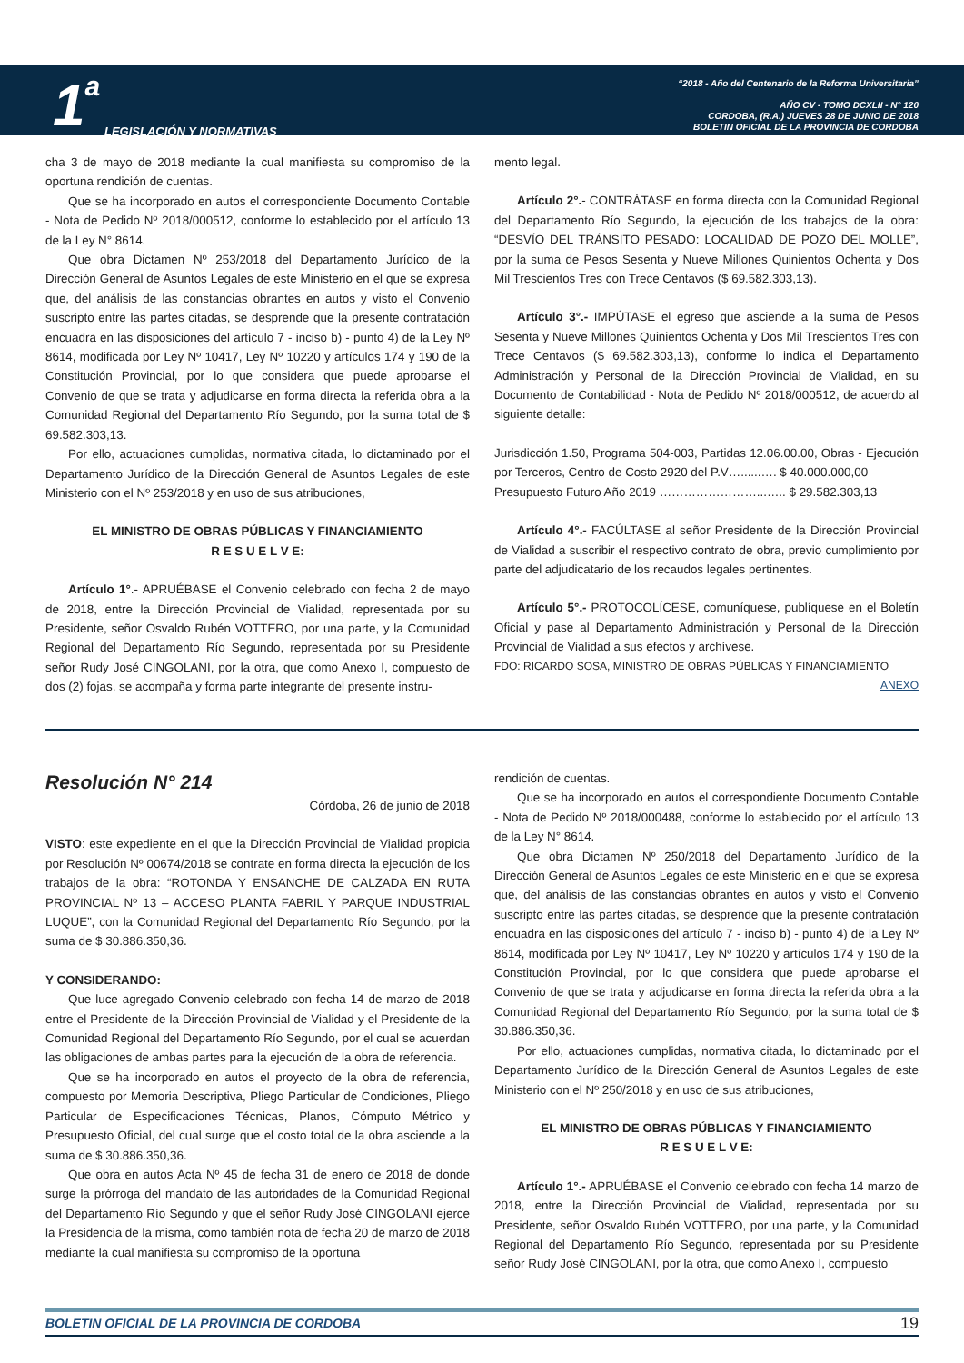1 a
LEGISLACIÓN Y NORMATIVAS
“2018 - Año del Centenario de la Reforma Universitaria”
AÑO CV - TOMO DCXLII - N° 120
CORDOBA, (R.A.) JUEVES 28 DE JUNIO DE 2018
BOLETIN OFICIAL DE LA PROVINCIA DE CORDOBA
cha 3 de mayo de 2018 mediante la cual manifiesta su compromiso de la oportuna rendición de cuentas.
Que se ha incorporado en autos el correspondiente Documento Contable - Nota de Pedido Nº 2018/000512, conforme lo establecido por el artículo 13 de la Ley N° 8614.
Que obra Dictamen Nº 253/2018 del Departamento Jurídico de la Dirección General de Asuntos Legales de este Ministerio en el que se expresa que, del análisis de las constancias obrantes en autos y visto el Convenio suscripto entre las partes citadas, se desprende que la presente contratación encuadra en las disposiciones del artículo 7 - inciso b) - punto 4) de la Ley Nº 8614, modificada por Ley Nº 10417, Ley Nº 10220 y artículos 174 y 190 de la Constitución Provincial, por lo que considera que puede aprobarse el Convenio de que se trata y adjudicarse en forma directa la referida obra a la Comunidad Regional del Departamento Río Segundo, por la suma total de $ 69.582.303,13.
Por ello, actuaciones cumplidas, normativa citada, lo dictaminado por el Departamento Jurídico de la Dirección General de Asuntos Legales de este Ministerio con el Nº 253/2018 y en uso de sus atribuciones,
EL MINISTRO DE OBRAS PÚBLICAS Y FINANCIAMIENTO
R E S U E L V E:
Artículo 1°.- APRUÉBASE el Convenio celebrado con fecha 2 de mayo de 2018, entre la Dirección Provincial de Vialidad, representada por su Presidente, señor Osvaldo Rubén VOTTERO, por una parte, y la Comunidad Regional del Departamento Río Segundo, representada por su Presidente señor Rudy José CINGOLANI, por la otra, que como Anexo I, compuesto de dos (2) fojas, se acompaña y forma parte integrante del presente instru-
mento legal.
Artículo 2°.- CONTRÁTASE en forma directa con la Comunidad Regional del Departamento Río Segundo, la ejecución de los trabajos de la obra: “DESVÍO DEL TRÁNSITO PESADO: LOCALIDAD DE POZO DEL MOLLE”, por la suma de Pesos Sesenta y Nueve Millones Quinientos Ochenta y Dos Mil Trescientos Tres con Trece Centavos ($ 69.582.303,13).
Artículo 3°.- IMPÚTASE el egreso que asciende a la suma de Pesos Sesenta y Nueve Millones Quinientos Ochenta y Dos Mil Trescientos Tres con Trece Centavos ($ 69.582.303,13), conforme lo indica el Departamento Administración y Personal de la Dirección Provincial de Vialidad, en su Documento de Contabilidad - Nota de Pedido Nº 2018/000512, de acuerdo al siguiente detalle:
Jurisdicción 1.50, Programa 504-003, Partidas 12.06.00.00, Obras - Ejecución por Terceros, Centro de Costo 2920 del P.V…......…. $ 40.000.000,00
Presupuesto Futuro Año 2019 ……………………...….. $ 29.582.303,13
Artículo 4°.- FACÚLTASE al señor Presidente de la Dirección Provincial de Vialidad a suscribir el respectivo contrato de obra, previo cumplimiento por parte del adjudicatario de los recaudos legales pertinentes.
Artículo 5°.- PROTOCOLÍCESE, comuníquese, publíquese en el Boletín Oficial y pase al Departamento Administración y Personal de la Dirección Provincial de Vialidad a sus efectos y archívese.
FDO: RICARDO SOSA, MINISTRO DE OBRAS PÚBLICAS Y FINANCIAMIENTO
ANEXO
Resolución N° 214
Córdoba, 26 de junio de 2018
VISTO: este expediente en el que la Dirección Provincial de Vialidad propicia por Resolución Nº 00674/2018 se contrate en forma directa la ejecución de los trabajos de la obra: “ROTONDA Y ENSANCHE DE CALZADA EN RUTA PROVINCIAL Nº 13 – ACCESO PLANTA FABRIL Y PARQUE INDUSTRIAL LUQUE”, con la Comunidad Regional del Departamento Río Segundo, por la suma de $ 30.886.350,36.
Y CONSIDERANDO:
Que luce agregado Convenio celebrado con fecha 14 de marzo de 2018 entre el Presidente de la Dirección Provincial de Vialidad y el Presidente de la Comunidad Regional del Departamento Río Segundo, por el cual se acuerdan las obligaciones de ambas partes para la ejecución de la obra de referencia.
Que se ha incorporado en autos el proyecto de la obra de referencia, compuesto por Memoria Descriptiva, Pliego Particular de Condiciones, Pliego Particular de Especificaciones Técnicas, Planos, Cómputo Métrico y Presupuesto Oficial, del cual surge que el costo total de la obra asciende a la suma de $ 30.886.350,36.
Que obra en autos Acta Nº 45 de fecha 31 de enero de 2018 de donde surge la prórroga del mandato de las autoridades de la Comunidad Regional del Departamento Río Segundo y que el señor Rudy José CINGOLANI ejerce la Presidencia de la misma, como también nota de fecha 20 de marzo de 2018 mediante la cual manifiesta su compromiso de la oportuna
rendición de cuentas.
Que se ha incorporado en autos el correspondiente Documento Contable - Nota de Pedido Nº 2018/000488, conforme lo establecido por el artículo 13 de la Ley N° 8614.
Que obra Dictamen Nº 250/2018 del Departamento Jurídico de la Dirección General de Asuntos Legales de este Ministerio en el que se expresa que, del análisis de las constancias obrantes en autos y visto el Convenio suscripto entre las partes citadas, se desprende que la presente contratación encuadra en las disposiciones del artículo 7 - inciso b) - punto 4) de la Ley Nº 8614, modificada por Ley Nº 10417, Ley Nº 10220 y artículos 174 y 190 de la Constitución Provincial, por lo que considera que puede aprobarse el Convenio de que se trata y adjudicarse en forma directa la referida obra a la Comunidad Regional del Departamento Río Segundo, por la suma total de $ 30.886.350,36.
Por ello, actuaciones cumplidas, normativa citada, lo dictaminado por el Departamento Jurídico de la Dirección General de Asuntos Legales de este Ministerio con el Nº 250/2018 y en uso de sus atribuciones,
EL MINISTRO DE OBRAS PÚBLICAS Y FINANCIAMIENTO
R E S U E L V E:
Artículo 1°.- APRUÉBASE el Convenio celebrado con fecha 14 marzo de 2018, entre la Dirección Provincial de Vialidad, representada por su Presidente, señor Osvaldo Rubén VOTTERO, por una parte, y la Comunidad Regional del Departamento Río Segundo, representada por su Presidente señor Rudy José CINGOLANI, por la otra, que como Anexo I, compuesto
BOLETIN OFICIAL DE LA PROVINCIA DE CORDOBA 19